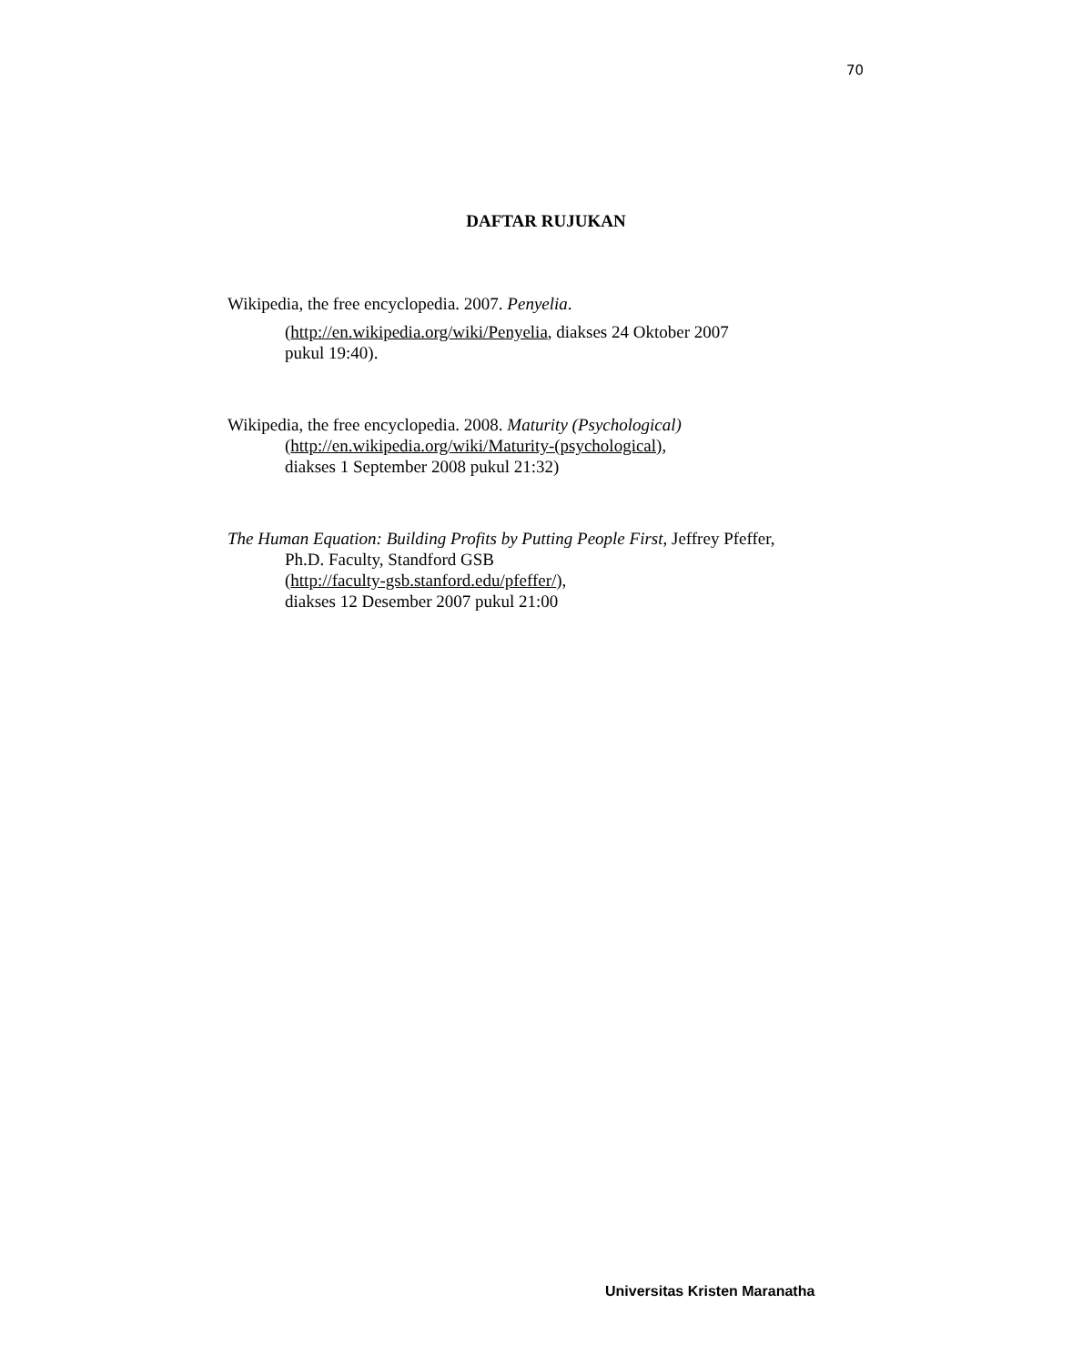70
DAFTAR RUJUKAN
Wikipedia, the free encyclopedia. 2007. Penyelia.
(http://en.wikipedia.org/wiki/Penyelia, diakses 24 Oktober 2007
pukul 19:40).
Wikipedia, the free encyclopedia. 2008. Maturity (Psychological)
(http://en.wikipedia.org/wiki/Maturity-(psychological),
diakses 1 September 2008 pukul 21:32)
The Human Equation: Building Profits by Putting People First, Jeffrey Pfeffer,
Ph.D. Faculty, Standford GSB
(http://faculty-gsb.stanford.edu/pfeffer/),
diakses 12 Desember 2007 pukul 21:00
Universitas Kristen Maranatha